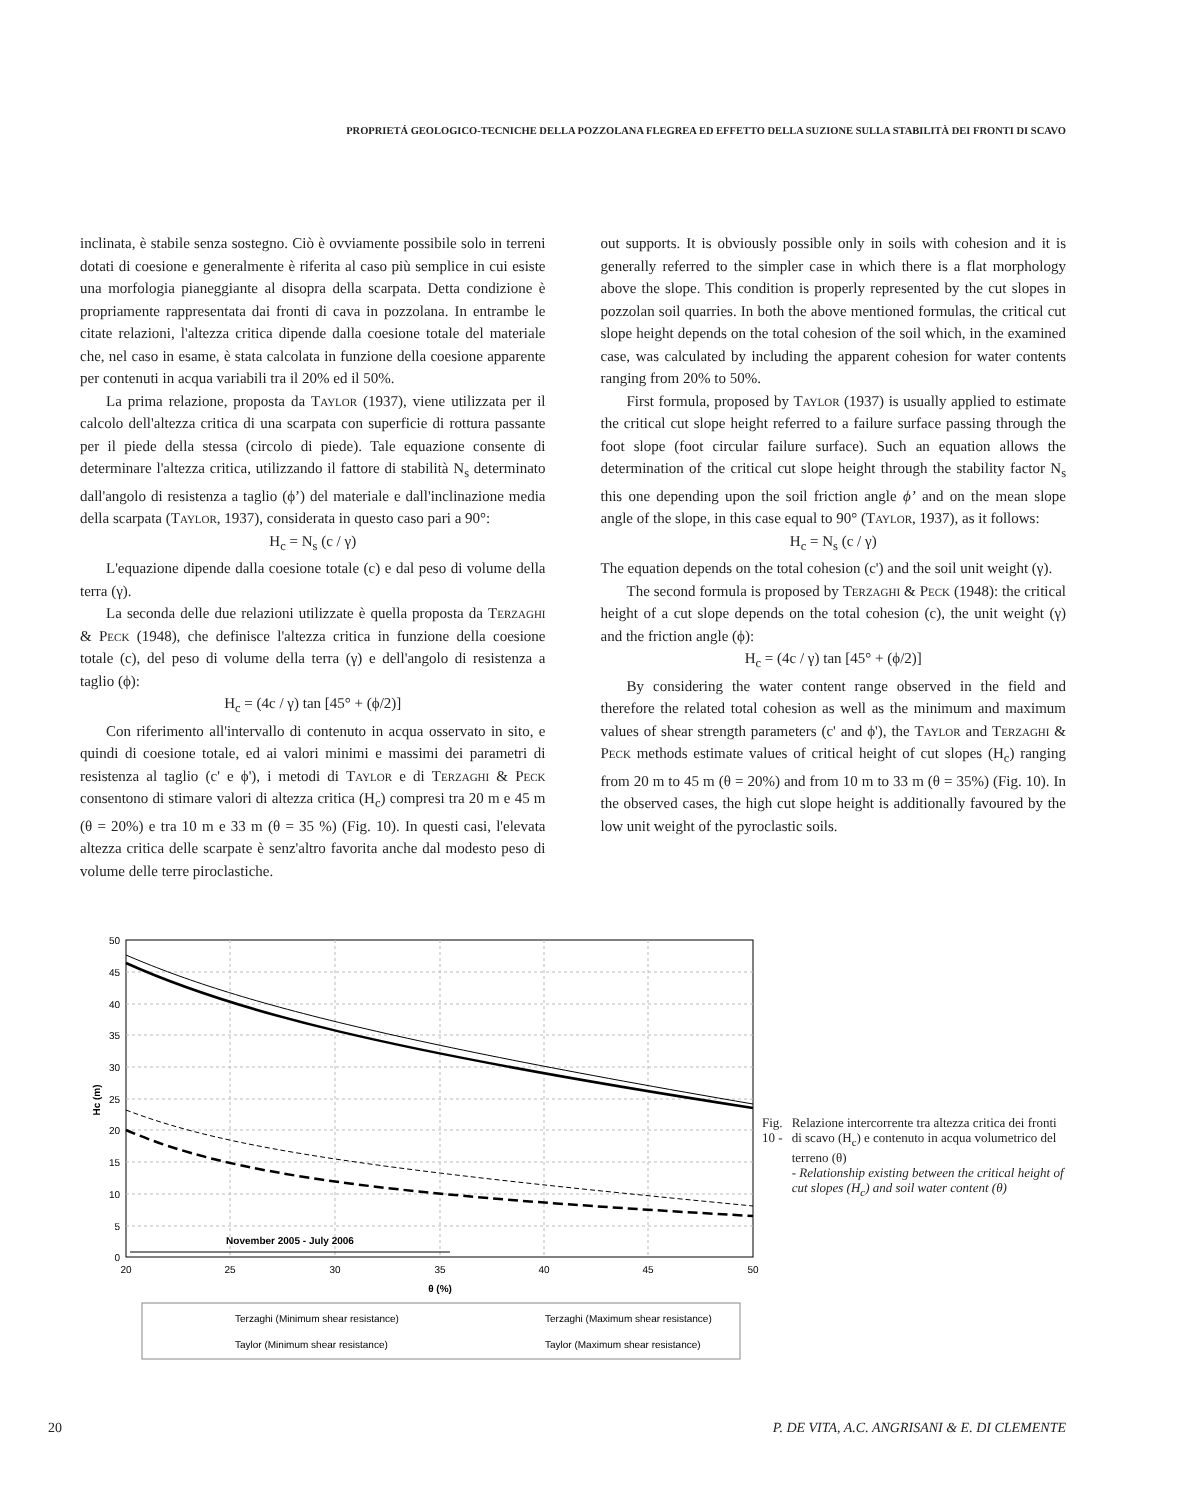PROPRIETÁ GEOLOGICO-TECNICHE DELLA POZZOLANA FLEGREA ED EFFETTO DELLA SUZIONE SULLA STABILITÀ DEI FRONTI DI SCAVO
inclinata, è stabile senza sostegno. Ciò è ovviamente possibile solo in terreni dotati di coesione e generalmente è riferita al caso più semplice in cui esiste una morfologia pianeggiante al disopra della scarpata. Detta condizione è propriamente rappresentata dai fronti di cava in pozzolana. In entrambe le citate relazioni, l'altezza critica dipende dalla coesione totale del materiale che, nel caso in esame, è stata calcolata in funzione della coesione apparente per contenuti in acqua variabili tra il 20% ed il 50%.
La prima relazione, proposta da Taylor (1937), viene utilizzata per il calcolo dell'altezza critica di una scarpata con superficie di rottura passante per il piede della stessa (circolo di piede). Tale equazione consente di determinare l'altezza critica, utilizzando il fattore di stabilità N<sub>s</sub> determinato dall'angolo di resistenza a taglio (ϕ’) del materiale e dall'inclinazione media della scarpata (Taylor, 1937), considerata in questo caso pari a 90°:
H<sub>c</sub> = N<sub>s</sub> (c / γ)
L'equazione dipende dalla coesione totale (c) e dal peso di volume della terra (γ).
La seconda delle due relazioni utilizzate è quella proposta da Terzaghi & Peck (1948), che definisce l'altezza critica in funzione della coesione totale (c), del peso di volume della terra (γ) e dell'angolo di resistenza a taglio (ϕ):
H<sub>c</sub> = (4c / γ) tan [45° + (ϕ/2)]
Con riferimento all'intervallo di contenuto in acqua osservato in sito, e quindi di coesione totale, ed ai valori minimi e massimi dei parametri di resistenza al taglio (c' e ϕ'), i metodi di Taylor e di Terzaghi & Peck consentono di stimare valori di altezza critica (H<sub>c</sub>) compresi tra 20 m e 45 m (θ = 20%) e tra 10 m e 33 m (θ = 35 %) (Fig. 10). In questi casi, l'elevata altezza critica delle scarpate è senz'altro favorita anche dal modesto peso di volume delle terre piroclastiche.
out supports. It is obviously possible only in soils with cohesion and it is generally referred to the simpler case in which there is a flat morphology above the slope. This condition is properly represented by the cut slopes in pozzolan soil quarries. In both the above mentioned formulas, the critical cut slope height depends on the total cohesion of the soil which, in the examined case, was calculated by including the apparent cohesion for water contents ranging from 20% to 50%.
First formula, proposed by Taylor (1937) is usually applied to estimate the critical cut slope height referred to a failure surface passing through the foot slope (foot circular failure surface). Such an equation allows the determination of the critical cut slope height through the stability factor N<sub>s</sub> this one depending upon the soil friction angle ϕ’ and on the mean slope angle of the slope, in this case equal to 90° (Taylor, 1937), as it follows:
H<sub>c</sub> = N<sub>s</sub> (c / γ)
The equation depends on the total cohesion (c') and the soil unit weight (γ).
The second formula is proposed by Terzaghi & Peck (1948): the critical height of a cut slope depends on the total cohesion (c), the unit weight (γ) and the friction angle (ϕ):
H<sub>c</sub> = (4c / γ) tan [45° + (ϕ/2)]
By considering the water content range observed in the field and therefore the related total cohesion as well as the minimum and maximum values of shear strength parameters (c' and ϕ'), the Taylor and Terzaghi & Peck methods estimate values of critical height of cut slopes (H<sub>c</sub>) ranging from 20 m to 45 m (θ = 20%) and from 10 m to 33 m (θ = 35%) (Fig. 10). In the observed cases, the high cut slope height is additionally favoured by the low unit weight of the pyroclastic soils.
50
45
40
35
30
25
20
15
10
5
0
20
25
30
35
40
45
50
θ (%)
Hc (m)
November 2005 - July 2006
Terzaghi (Minimum shear resistance)
Terzaghi (Maximum shear resistance)
Taylor (Minimum shear resistance)
Taylor (Maximum shear resistance)
Fig. 10 -
Relazione intercorrente tra altezza critica dei fronti di scavo (H<sub>c</sub>) e contenuto in acqua volumetrico del terreno (θ)
- Relationship existing between the critical height of cut slopes (H<sub>c</sub>) and soil water content (θ)
20 P. DE VITA, A.C. ANGRISANI & E. DI CLEMENTE